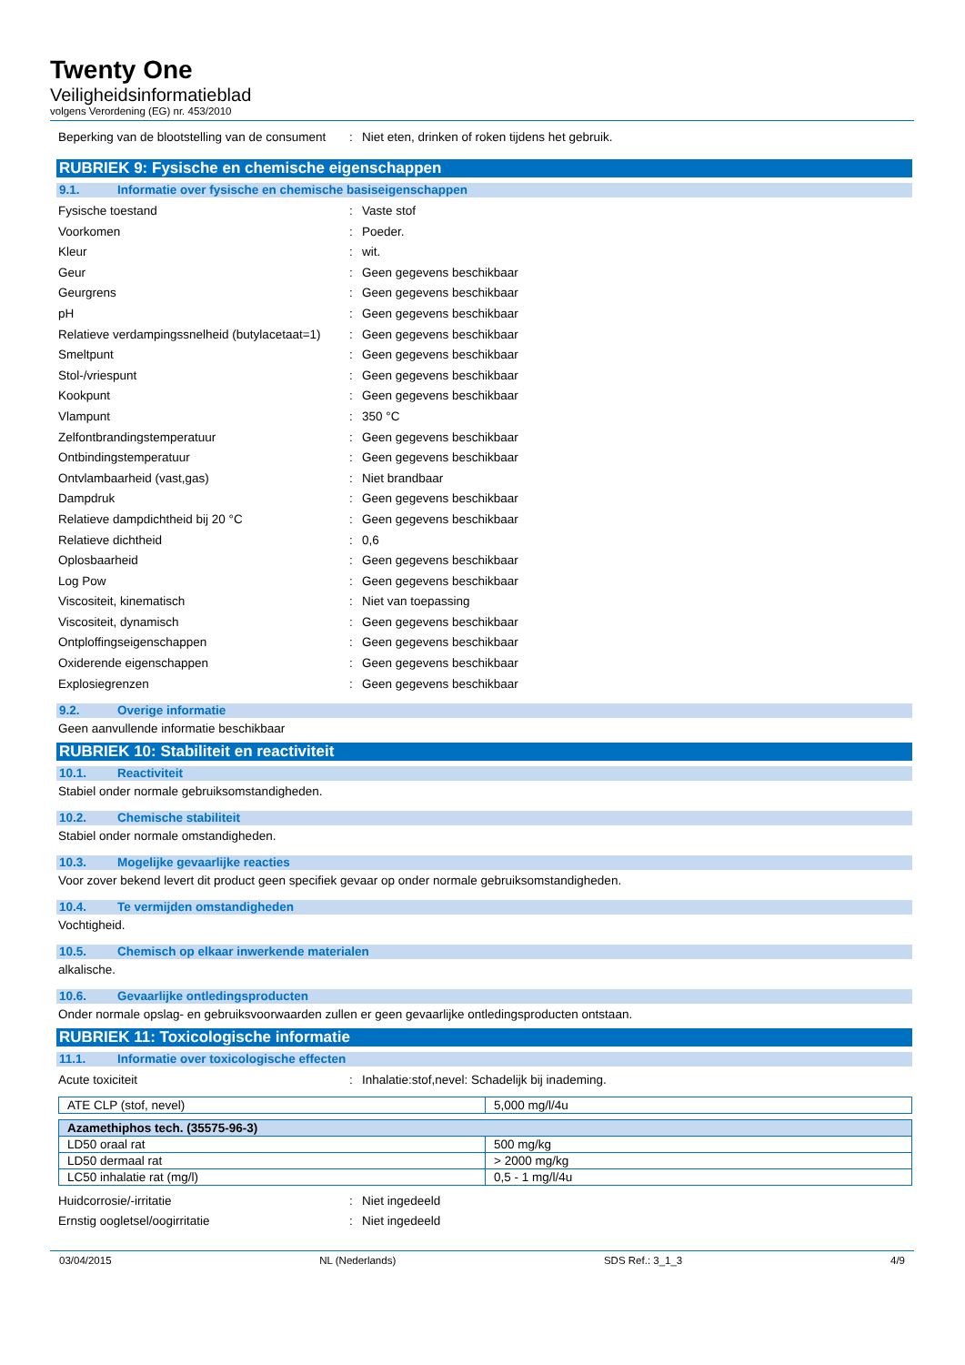Twenty One
Veiligheidsinformatieblad
volgens Verordening (EG) nr. 453/2010
Beperking van de blootstelling van de consument
: Niet eten, drinken of roken tijdens het gebruik.
RUBRIEK 9: Fysische en chemische eigenschappen
9.1. Informatie over fysische en chemische basiseigenschappen
Fysische toestand : Vaste stof
Voorkomen : Poeder.
Kleur : wit.
Geur : Geen gegevens beschikbaar
Geurgrens : Geen gegevens beschikbaar
pH : Geen gegevens beschikbaar
Relatieve verdampingssnelheid (butylacetaat=1)
: Geen gegevens beschikbaar
Smeltpunt : Geen gegevens beschikbaar
Stol-/vriespunt : Geen gegevens beschikbaar
Kookpunt : Geen gegevens beschikbaar
Vlampunt : 350 °C
Zelfontbrandingstemperatuur : Geen gegevens beschikbaar
Ontbindingstemperatuur : Geen gegevens beschikbaar
Ontvlambaarheid (vast,gas) : Niet brandbaar
Dampdruk : Geen gegevens beschikbaar
Relatieve dampdichtheid bij 20 °C : Geen gegevens beschikbaar
Relatieve dichtheid : 0,6
Oplosbaarheid : Geen gegevens beschikbaar
Log Pow : Geen gegevens beschikbaar
Viscositeit, kinematisch : Niet van toepassing
Viscositeit, dynamisch : Geen gegevens beschikbaar
Ontploffingseigenschappen : Geen gegevens beschikbaar
Oxiderende eigenschappen : Geen gegevens beschikbaar
Explosiegrenzen : Geen gegevens beschikbaar
9.2. Overige informatie
Geen aanvullende informatie beschikbaar
RUBRIEK 10: Stabiliteit en reactiviteit
10.1. Reactiviteit
Stabiel onder normale gebruiksomstandigheden.
10.2. Chemische stabiliteit
Stabiel onder normale omstandigheden.
10.3. Mogelijke gevaarlijke reacties
Voor zover bekend levert dit product geen specifiek gevaar op onder normale gebruiksomstandigheden.
10.4. Te vermijden omstandigheden
Vochtigheid.
10.5. Chemisch op elkaar inwerkende materialen
alkalische.
10.6. Gevaarlijke ontledingsproducten
Onder normale opslag- en gebruiksvoorwaarden zullen er geen gevaarlijke ontledingsproducten ontstaan.
RUBRIEK 11: Toxicologische informatie
11.1. Informatie over toxicologische effecten
Acute toxiciteit : Inhalatie:stof,nevel: Schadelijk bij inademing.
| ATE CLP (stof, nevel) | 5,000 mg/l/4u |
| Azamethiphos tech. (35575-96-3) | |
| --- | --- |
| LD50 oraal rat | 500 mg/kg |
| LD50 dermaal rat | > 2000 mg/kg |
| LC50 inhalatie rat (mg/l) | 0,5 - 1 mg/l/4u |
Huidcorrosie/-irritatie : Niet ingedeeld
Ernstig oogletsel/oogirritatie : Niet ingedeeld
03/04/2015 NL (Nederlands) SDS Ref.: 3_1_3 4/9